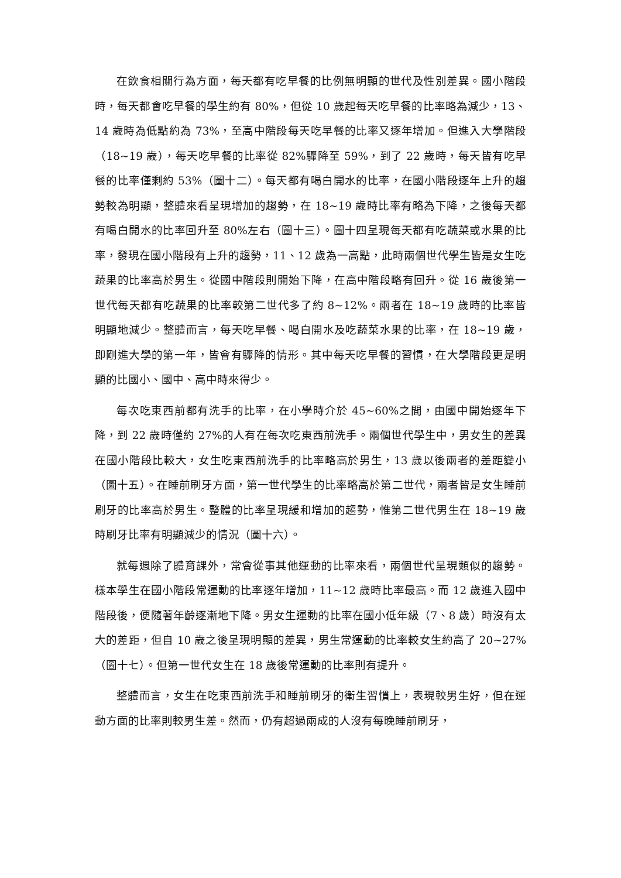在飲食相關行為方面，每天都有吃早餐的比例無明顯的世代及性別差異。國小階段時，每天都會吃早餐的學生約有 80%，但從 10 歲起每天吃早餐的比率略為減少，13、14 歲時為低點約為 73%，至高中階段每天吃早餐的比率又逐年增加。但進入大學階段（18~19 歲），每天吃早餐的比率從 82%驟降至 59%，到了 22 歲時，每天皆有吃早餐的比率僅剩約 53%（圖十二）。每天都有喝白開水的比率，在國小階段逐年上升的趨勢較為明顯，整體來看呈現增加的趨勢，在 18~19 歲時比率有略為下降，之後每天都有喝白開水的比率回升至 80%左右（圖十三）。圖十四呈現每天都有吃蔬菜或水果的比率，發現在國小階段有上升的趨勢，11、12 歲為一高點，此時兩個世代學生皆是女生吃蔬果的比率高於男生。從國中階段則開始下降，在高中階段略有回升。從 16 歲後第一世代每天都有吃蔬果的比率較第二世代多了約 8~12%。兩者在 18~19 歲時的比率皆明顯地減少。整體而言，每天吃早餐、喝白開水及吃蔬菜水果的比率，在 18~19 歲，即剛進大學的第一年，皆會有驟降的情形。其中每天吃早餐的習慣，在大學階段更是明顯的比國小、國中、高中時來得少。
每次吃東西前都有洗手的比率，在小學時介於 45~60%之間，由國中開始逐年下降，到 22 歲時僅約 27%的人有在每次吃東西前洗手。兩個世代學生中，男女生的差異在國小階段比較大，女生吃東西前洗手的比率略高於男生，13 歲以後兩者的差距變小（圖十五）。在睡前刷牙方面，第一世代學生的比率略高於第二世代，兩者皆是女生睡前刷牙的比率高於男生。整體的比率呈現緩和增加的趨勢，惟第二世代男生在 18~19 歲時刷牙比率有明顯減少的情況（圖十六）。
就每週除了體育課外，常會從事其他運動的比率來看，兩個世代呈現類似的趨勢。樣本學生在國小階段常運動的比率逐年增加，11~12 歲時比率最高。而 12 歲進入國中階段後，便隨著年齡逐漸地下降。男女生運動的比率在國小低年級（7、8 歲）時沒有太大的差距，但自 10 歲之後呈現明顯的差異，男生常運動的比率較女生約高了 20~27%（圖十七）。但第一世代女生在 18 歲後常運動的比率則有提升。
整體而言，女生在吃東西前洗手和睡前刷牙的衛生習慣上，表現較男生好，但在運動方面的比率則較男生差。然而，仍有超過兩成的人沒有每晚睡前刷牙，